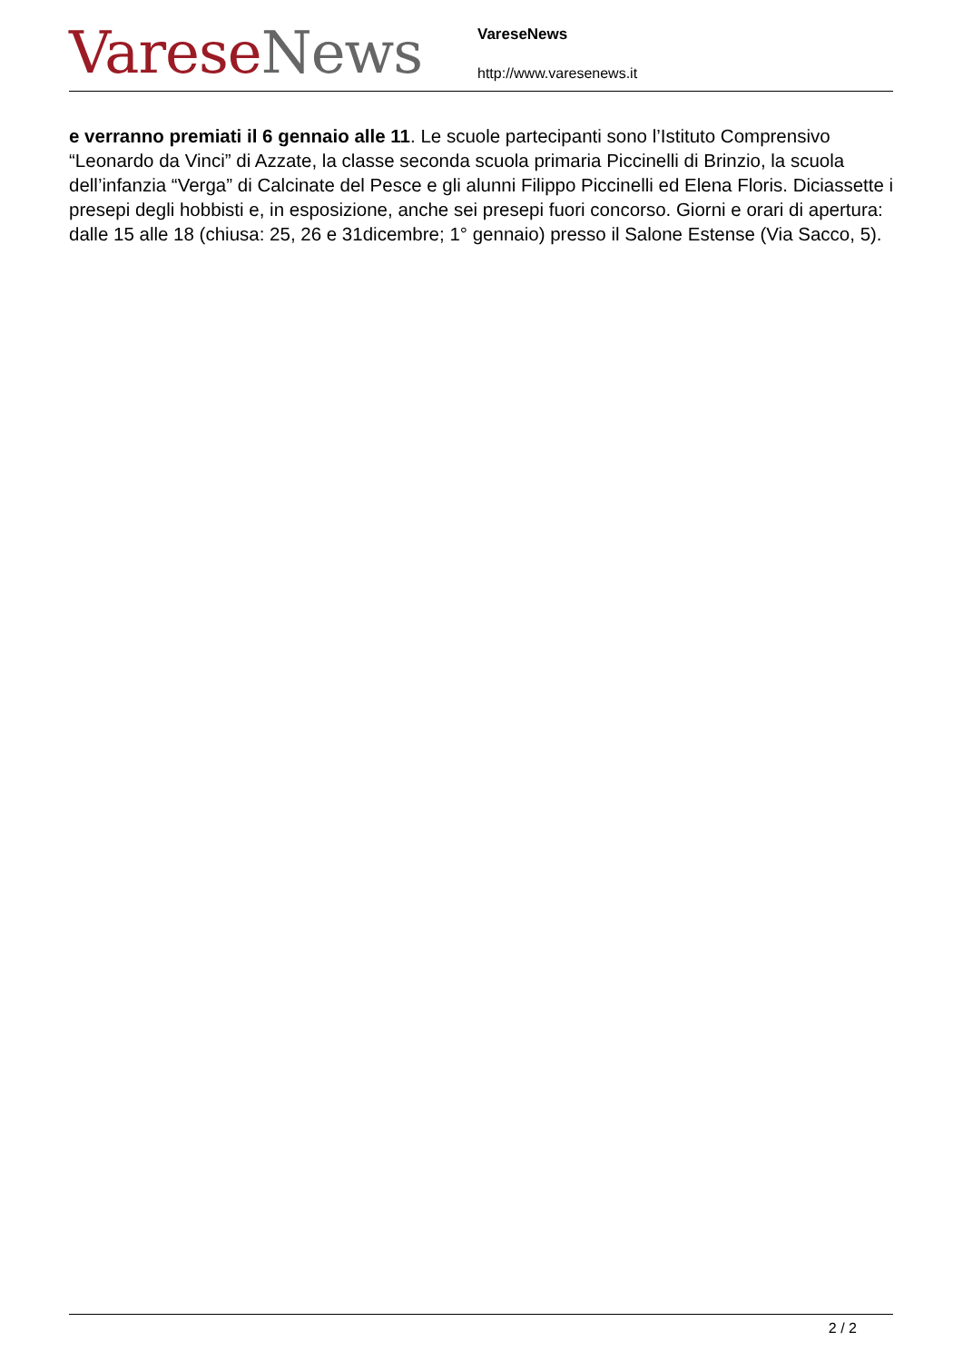Varese News
VareseNews
http://www.varesenews.it
e verranno premiati il 6 gennaio alle 11. Le scuole partecipanti sono l’Istituto Comprensivo “Leonardo da Vinci” di Azzate, la classe seconda scuola primaria Piccinelli di Brinzio, la scuola dell’infanzia “Verga” di Calcinate del Pesce e gli alunni Filippo Piccinelli ed Elena Floris. Diciassette i presepi degli hobbisti e, in esposizione, anche sei presepi fuori concorso. Giorni e orari di apertura: dalle 15 alle 18 (chiusa: 25, 26 e 31dicembre; 1° gennaio) presso il Salone Estense (Via Sacco, 5).
2 / 2